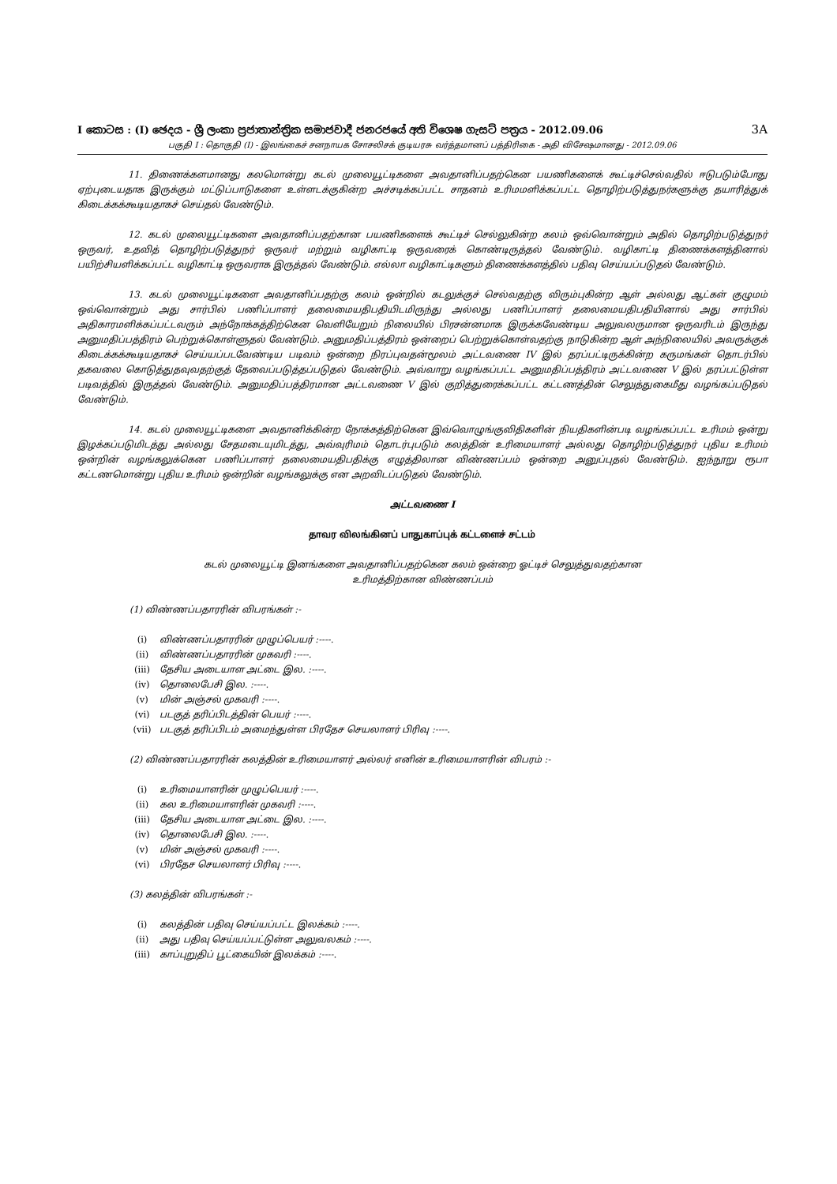I කොටස : (I) ඡෙදය - ශ්‍රී ලංකා ප්‍රජාතාන්ත්‍රික සමාජවාදී ජනරජයේ අති විශෙෂ ගැසට් පත්‍රය - 2012.09.06 3A
பகுதி I : தொகுதி (I) - இலங்கைச் சனநாயக சோசலிசக் குடியரசு வர்த்தமானப் பத்திரிகை - அதி விசேஷமானது - 2012.09.06
11. திணைக்களமானது கலமொன்று கடல் முலையூட்டிகளை அவதானிப்பதற்கென பயணிகளைக் கூட்டிச்செல்வதில் ஈடுபடும்போது ஏற்புடையதாக இருக்கும் மட்டுப்பாடுகளை உள்ளடக்குகின்ற அச்சடிக்கப்பட்ட சாதனம் உரிமமளிக்கப்பட்ட தொழிற்படுத்துநர்களுக்கு தயாரித்துக் கிடைக்கக்கூடியதாகச் செய்தல் வேண்டும்.
12. கடல் முலையூட்டிகளை அவதானிப்பதற்கான பயணிகளைக் கூட்டிச் செல்லுகின்ற கலம் ஒவ்வொன்றும் அதில் தொழிற்படுத்துநர் ஒருவர், உதவித் தொழிற்படுத்துநர் ஒருவர் மற்றும் வழிகாட்டி ஒருவரைக் கொண்டிருத்தல் வேண்டும். வழிகாட்டி திணைக்களத்தினால் பயிற்சியளிக்கப்பட்ட வழிகாட்டி ஒருவராக இருத்தல் வேண்டும். எல்லா வழிகாட்டிகளும் திணைக்களத்தில் பதிவு செய்யப்படுதல் வேண்டும்.
13. கடல் முலையூட்டிகளை அவதானிப்பதற்கு கலம் ஒன்றில் கடலுக்குச் செல்வதற்கு விரும்புகின்ற ஆள் அல்லது ஆட்கள் குழுமம் ஒவ்வொன்றும் அது சார்பில் பணிப்பாளர் தலைமையதிபதியிடமிருந்து அல்லது பணிப்பாளர் தலைமையதிபதியினால் அது சார்பில் அதிகாரமளிக்கப்பட்டவரும் அந்நோக்கத்திற்கென வெளியேறும் நிலையில் பிரசன்னமாக இருக்கவேண்டிய அலுவலருமான ஒருவரிடம் இருந்து அனுமதிப்பத்திரம் பெற்றுக்கொள்ளுதல் வேண்டும். அனுமதிப்பத்திரம் ஒன்றைப் பெற்றுக்கொள்வதற்கு நாடுகின்ற ஆள் அந்நிலையில் அவருக்குக் கிடைக்கக்கூடியதாகச் செய்யப்படவேண்டிய படிவம் ஒன்றை நிரப்புவதன்மூலம் அட்டவணை IV இல் தரப்பட்டிருக்கின்ற கருமங்கள் தொடர்பில் தகவலை கொடுத்துதவுவதற்குத் தேவைப்படுத்தப்படுதல் வேண்டும். அவ்வாறு வழங்கப்பட்ட அனுமதிப்பத்திரம் அட்டவணை V இல் தரப்பட்டுள்ள படிவத்தில் இருத்தல் வேண்டும். அனுமதிப்பத்திரமான அட்டவணை V இல் குறித்துரைக்கப்பட்ட கட்டணத்தின் செலுத்துகைமீது வழங்கப்படுதல் வேண்டும்.
14. கடல் முலையூட்டிகளை அவதானிக்கின்ற நோக்கத்திற்கென இவ்வொழுங்குவிதிகளின் நியதிகளின்படி வழங்கப்பட்ட உரிமம் ஒன்று இழக்கப்படுமிடத்து அல்லது சேதமடையுமிடத்து, அவ்வுரிமம் தொடர்புபடும் கலத்தின் உரிமையாளர் அல்லது தொழிற்படுத்துநர் புதிய உரிமம் ஒன்றின் வழங்கலுக்கென பணிப்பாளர் தலைமையதிபதிக்கு எழுத்திலான விண்ணப்பம் ஒன்றை அனுப்புதல் வேண்டும். ஐந்நூறு ரூபா கட்டணமொன்று புதிய உரிமம் ஒன்றின் வழங்கலுக்கு என அறவிடப்படுதல் வேண்டும்.
அட்டவணை I
தாவர விலங்கினப் பாதுகாப்புக் கட்டளைச் சட்டம்
கடல் முலையூட்டி இனங்களை அவதானிப்பதற்கென கலம் ஒன்றை ஓட்டிச் செலுத்துவதற்கான
உரிமத்திற்கான விண்ணப்பம்
(1) விண்ணப்பதாரரின் விபரங்கள் :-
(i) விண்ணப்பதாரரின் முழுப்பெயர் :----.
(ii) விண்ணப்பதாரரின் முகவரி :----.
(iii) தேசிய அடையாள அட்டை இல. :----.
(iv) தொலைபேசி இல. :----.
(v) மின் அஞ்சல் முகவரி :----.
(vi) படகுத் தரிப்பிடத்தின் பெயர் :----.
(vii) படகுத் தரிப்பிடம் அமைந்துள்ள பிரதேச செயலாளர் பிரிவு :----.
(2) விண்ணப்பதாரரின் கலத்தின் உரிமையாளர் அல்லர் எனின் உரிமையாளரின் விபரம் :-
(i) உரிமையாளரின் முழுப்பெயர் :----.
(ii) கல உரிமையாளரின் முகவரி :----.
(iii) தேசிய அடையாள அட்டை இல. :----.
(iv) தொலைபேசி இல. :----.
(v) மின் அஞ்சல் முகவரி :----.
(vi) பிரதேச செயலாளர் பிரிவு :----.
(3) கலத்தின் விபரங்கள் :-
(i) கலத்தின் பதிவு செய்யப்பட்ட இலக்கம் :----.
(ii) அது பதிவு செய்யப்பட்டுள்ள அலுவலகம் :----.
(iii) காப்புறுதிப் பூட்கையின் இலக்கம் :----.